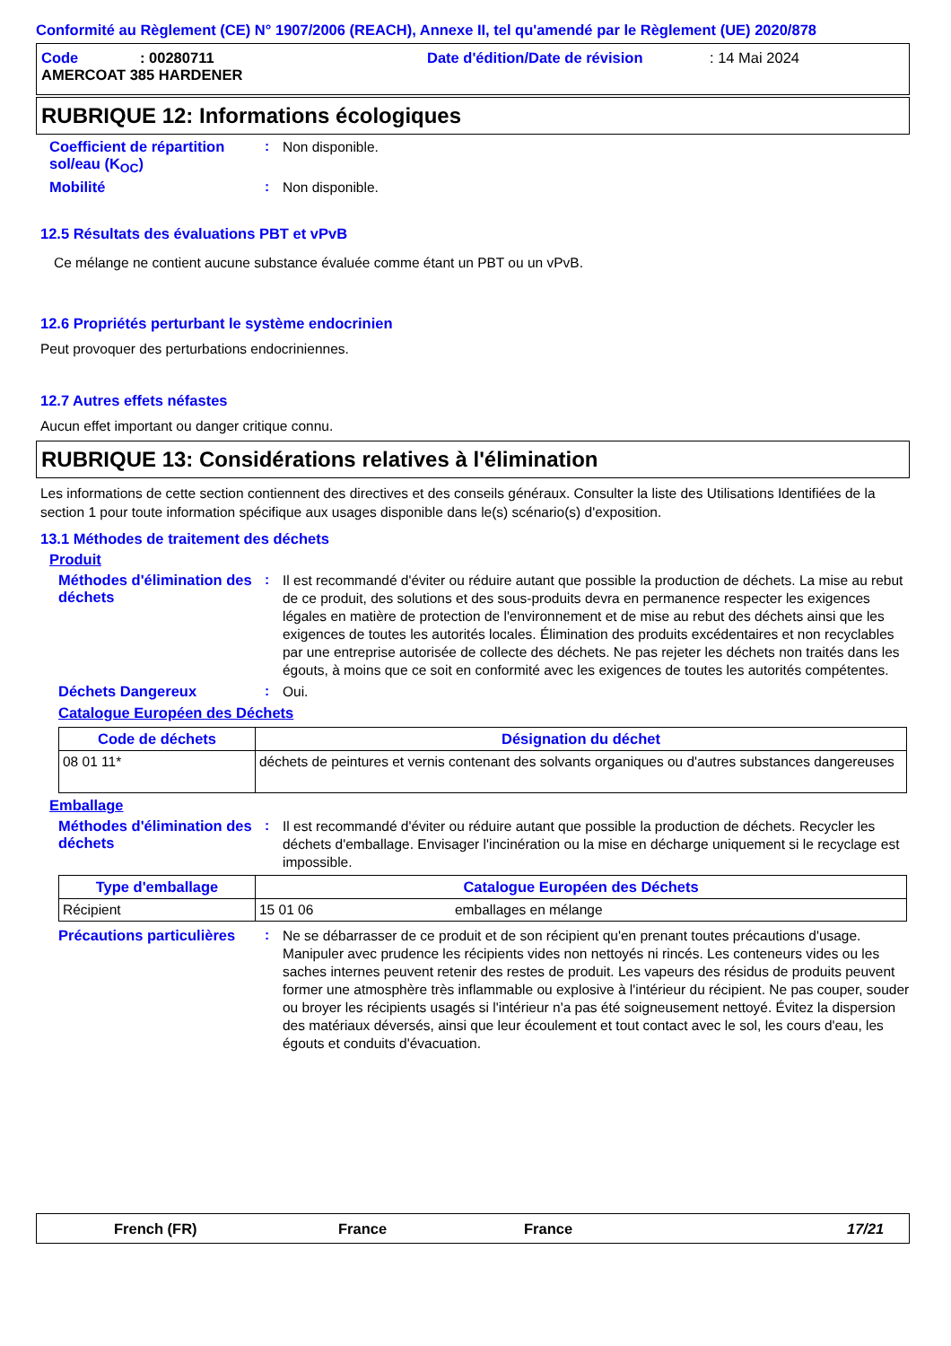Conformité au Règlement (CE) N° 1907/2006 (REACH), Annexe II, tel qu'amendé par le Règlement (UE) 2020/878
Code: 00280711 Date d'édition/Date de révision: 14 Mai 2024
AMERCOAT 385 HARDENER
RUBRIQUE 12: Informations écologiques
Coefficient de répartition sol/eau (K<sub>OC</sub>)
:
Non disponible.
Mobilité :
Non disponible.
12.5 Résultats des évaluations PBT et vPvB
Ce mélange ne contient aucune substance évaluée comme étant un PBT ou un vPvB.
12.6 Propriétés perturbant le système endocrinien
Peut provoquer des perturbations endocriniennes.
12.7 Autres effets néfastes
Aucun effet important ou danger critique connu.
RUBRIQUE 13: Considérations relatives à l'élimination
Les informations de cette section contiennent des directives et des conseils généraux. Consulter la liste des Utilisations Identifiées de la section 1 pour toute information spécifique aux usages disponible dans le(s) scénario(s) d'exposition.
13.1 Méthodes de traitement des déchets
Produit
Méthodes d'élimination des déchets
:
Il est recommandé d'éviter ou réduire autant que possible la production de déchets. La mise au rebut de ce produit, des solutions et des sous-produits devra en permanence respecter les exigences légales en matière de protection de l'environnement et de mise au rebut des déchets ainsi que les exigences de toutes les autorités locales. Élimination des produits excédentaires et non recyclables par une entreprise autorisée de collecte des déchets. Ne pas rejeter les déchets non traités dans les égouts, à moins que ce soit en conformité avec les exigences de toutes les autorités compétentes.
Déchets Dangereux :
Oui.
Catalogue Européen des Déchets
| Code de déchets | Désignation du déchet |
| --- | --- |
| 08 01 11* | déchets de peintures et vernis contenant des solvants organiques ou d'autres substances dangereuses |
Emballage
Méthodes d'élimination des déchets
:
Il est recommandé d'éviter ou réduire autant que possible la production de déchets. Recycler les déchets d'emballage. Envisager l'incinération ou la mise en décharge uniquement si le recyclage est impossible.
| Type d'emballage | Catalogue Européen des Déchets | |
| --- | --- | --- |
| Récipient | 15 01 06 | emballages en mélange |
Précautions particulières
:
Ne se débarrasser de ce produit et de son récipient qu'en prenant toutes précautions d'usage. Manipuler avec prudence les récipients vides non nettoyés ni rincés. Les conteneurs vides ou les saches internes peuvent retenir des restes de produit. Les vapeurs des résidus de produits peuvent former une atmosphère très inflammable ou explosive à l'intérieur du récipient. Ne pas couper, souder ou broyer les récipients usagés si l'intérieur n'a pas été soigneusement nettoyé. Évitez la dispersion des matériaux déversés, ainsi que leur écoulement et tout contact avec le sol, les cours d'eau, les égouts et conduits d'évacuation.
French (FR) France France 17/21